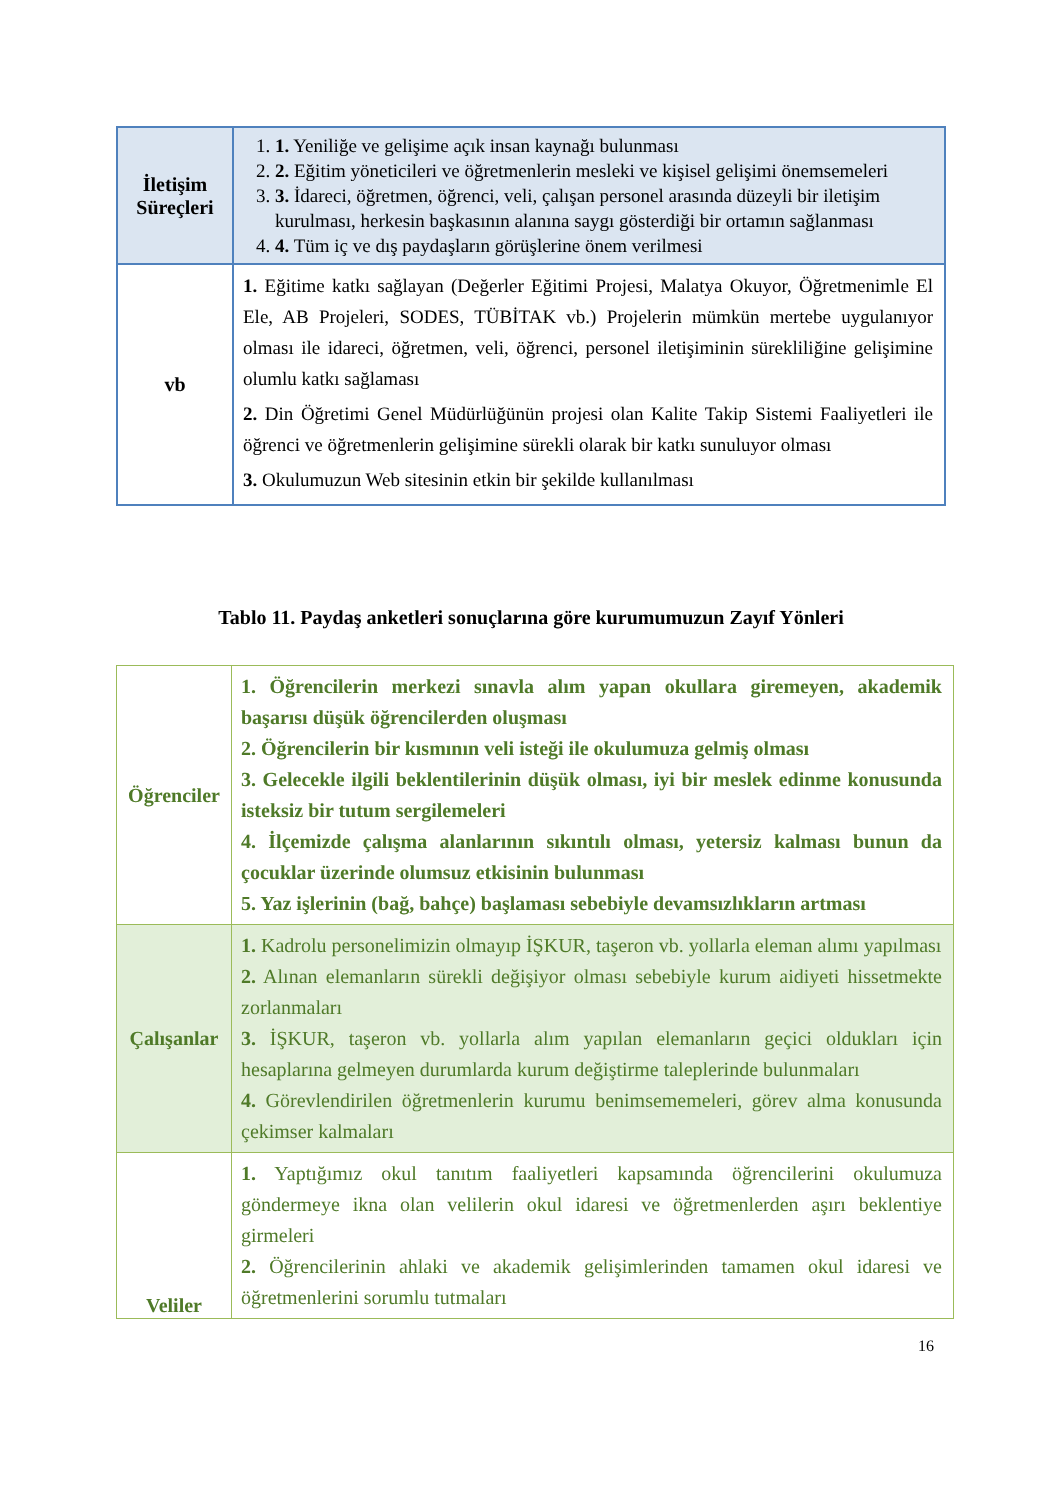| İletişim Süreçleri | 1. 1. Yeniliğe ve gelişime açık insan kaynağı bulunması 2. 2. Eğitim yöneticileri ve öğretmenlerin mesleki ve kişisel gelişimi önemsemeleri 3. 3. İdareci, öğretmen, öğrenci, veli, çalışan personel arasında düzeyli bir iletişim kurulması, herkesin başkasının alanına saygı gösterdiği bir ortamın sağlanması 4. 4. Tüm iç ve dış paydaşların görüşlerine önem verilmesi |
| vb | 1. Eğitime katkı sağlayan (Değerler Eğitimi Projesi, Malatya Okuyor, Öğretmenimle El Ele, AB Projeleri, SODES, TÜBİTAK vb.) Projelerin mümkün mertebe uygulanıyor olması ile idareci, öğretmen, veli, öğrenci, personel iletişiminin sürekliliğine gelişimine olumlu katkı sağlaması 2. Din Öğretimi Genel Müdürlüğünün projesi olan Kalite Takip Sistemi Faaliyetleri ile öğrenci ve öğretmenlerin gelişimine sürekli olarak bir katkı sunuluyor olması 3. Okulumuzun Web sitesinin etkin bir şekilde kullanılması |
Tablo 11. Paydaş anketleri sonuçlarına göre kurumumuzun Zayıf Yönleri
| Öğrenciler | 1. Öğrencilerin merkezi sınavla alım yapan okullara giremeyen, akademik başarısı düşük öğrencilerden oluşması 2. Öğrencilerin bir kısmının veli isteği ile okulumuza gelmiş olması 3. Gelecekle ilgili beklentilerinin düşük olması, iyi bir meslek edinme konusunda isteksiz bir tutum sergilemeleri 4. İlçemizde çalışma alanlarının sıkıntılı olması, yetersiz kalması bunun da çocuklar üzerinde olumsuz etkisinin bulunması 5. Yaz işlerinin (bağ, bahçe) başlaması sebebiyle devamsızlıkların artması |
| Çalışanlar | 1. Kadrolu personelimizin olmayıp İŞKUR, taşeron vb. yollarla eleman alımı yapılması 2. Alınan elemanların sürekli değişiyor olması sebebiyle kurum aidiyeti hissetmekte zorlanmaları 3. İŞKUR, taşeron vb. yollarla alım yapılan elemanların geçici oldukları için hesaplarına gelmeyen durumlarda kurum değiştirme taleplerinde bulunmaları 4. Görevlendirilen öğretmenlerin kurumu benimsememeleri, görev alma konusunda çekimser kalmaları |
| Veliler | 1. Yaptığımız okul tanıtım faaliyetleri kapsamında öğrencilerini okulumuza göndermeye ikna olan velilerin okul idaresi ve öğretmenlerden aşırı beklentiye girmeleri 2. Öğrencilerinin ahlaki ve akademik gelişimlerinden tamamen okul idaresi ve öğretmenlerini sorumlu tutmaları |
16